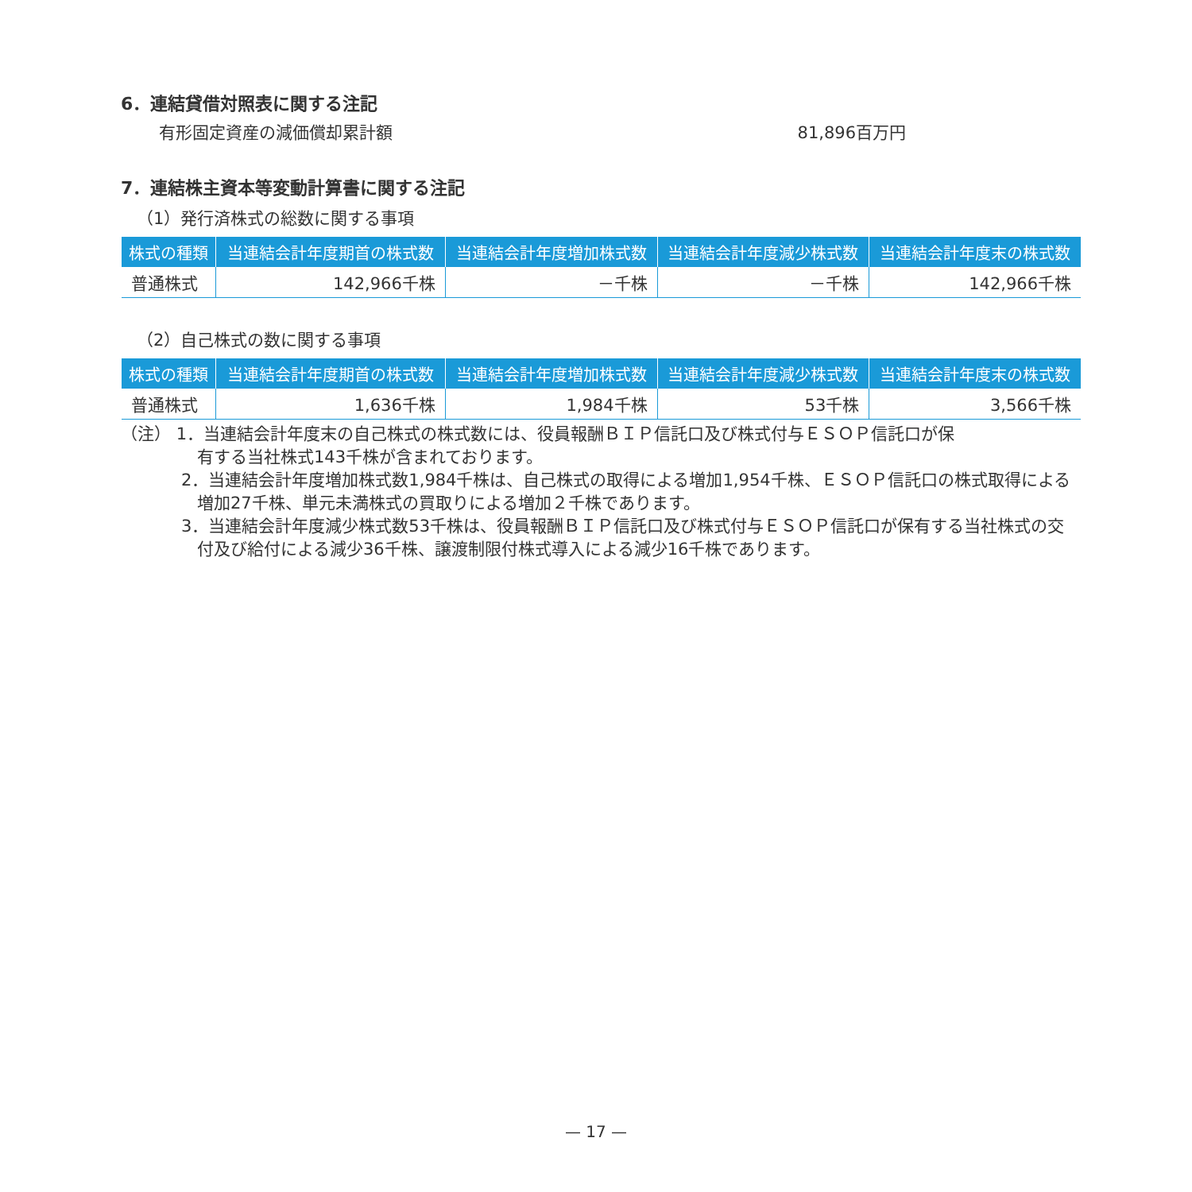6．連結貸借対照表に関する注記
有形固定資産の減価償却累計額 81,896百万円
7．連結株主資本等変動計算書に関する注記
（1）発行済株式の総数に関する事項
| 株式の種類 | 当連結会計年度期首の株式数 | 当連結会計年度増加株式数 | 当連結会計年度減少株式数 | 当連結会計年度末の株式数 |
| --- | --- | --- | --- | --- |
| 普通株式 | 142,966千株 | －千株 | －千株 | 142,966千株 |
（2）自己株式の数に関する事項
| 株式の種類 | 当連結会計年度期首の株式数 | 当連結会計年度増加株式数 | 当連結会計年度減少株式数 | 当連結会計年度末の株式数 |
| --- | --- | --- | --- | --- |
| 普通株式 | 1,636千株 | 1,984千株 | 53千株 | 3,566千株 |
（注） 1．当連結会計年度末の自己株式の株式数には、役員報酬ＢＩＰ信託口及び株式付与ＥＳＯＰ信託口が保
有する当社株式143千株が含まれております。
2．当連結会計年度増加株式数1,984千株は、自己株式の取得による増加1,954千株、ＥＳＯＰ信託口の株式取得による増加27千株、単元未満株式の買取りによる増加２千株であります。
3．当連結会計年度減少株式数53千株は、役員報酬ＢＩＰ信託口及び株式付与ＥＳＯＰ信託口が保有する当社株式の交付及び給付による減少36千株、譲渡制限付株式導入による減少16千株であります。
— 17 —